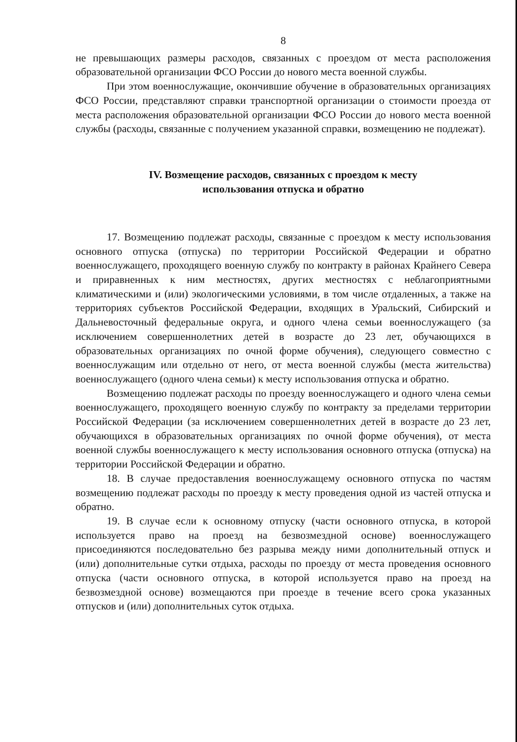8
не превышающих размеры расходов, связанных с проездом от места расположения образовательной организации ФСО России до нового места военной службы.
При этом военнослужащие, окончившие обучение в образовательных организациях ФСО России, представляют справки транспортной организации о стоимости проезда от места расположения образовательной организации ФСО России до нового места военной службы (расходы, связанные с получением указанной справки, возмещению не подлежат).
IV. Возмещение расходов, связанных с проездом к месту
использования отпуска и обратно
17. Возмещению подлежат расходы, связанные с проездом к месту использования основного отпуска (отпуска) по территории Российской Федерации и обратно военнослужащего, проходящего военную службу по контракту в районах Крайнего Севера и приравненных к ним местностях, других местностях с неблагоприятными климатическими и (или) экологическими условиями, в том числе отдаленных, а также на территориях субъектов Российской Федерации, входящих в Уральский, Сибирский и Дальневосточный федеральные округа, и одного члена семьи военнослужащего (за исключением совершеннолетних детей в возрасте до 23 лет, обучающихся в образовательных организациях по очной форме обучения), следующего совместно с военнослужащим или отдельно от него, от места военной службы (места жительства) военнослужащего (одного члена семьи) к месту использования отпуска и обратно.
Возмещению подлежат расходы по проезду военнослужащего и одного члена семьи военнослужащего, проходящего военную службу по контракту за пределами территории Российской Федерации (за исключением совершеннолетних детей в возрасте до 23 лет, обучающихся в образовательных организациях по очной форме обучения), от места военной службы военнослужащего к месту использования основного отпуска (отпуска) на территории Российской Федерации и обратно.
18. В случае предоставления военнослужащему основного отпуска по частям возмещению подлежат расходы по проезду к месту проведения одной из частей отпуска и обратно.
19. В случае если к основному отпуску (части основного отпуска, в которой используется право на проезд на безвозмездной основе) военнослужащего присоединяются последовательно без разрыва между ними дополнительный отпуск и (или) дополнительные сутки отдыха, расходы по проезду от места проведения основного отпуска (части основного отпуска, в которой используется право на проезд на безвозмездной основе) возмещаются при проезде в течение всего срока указанных отпусков и (или) дополнительных суток отдыха.